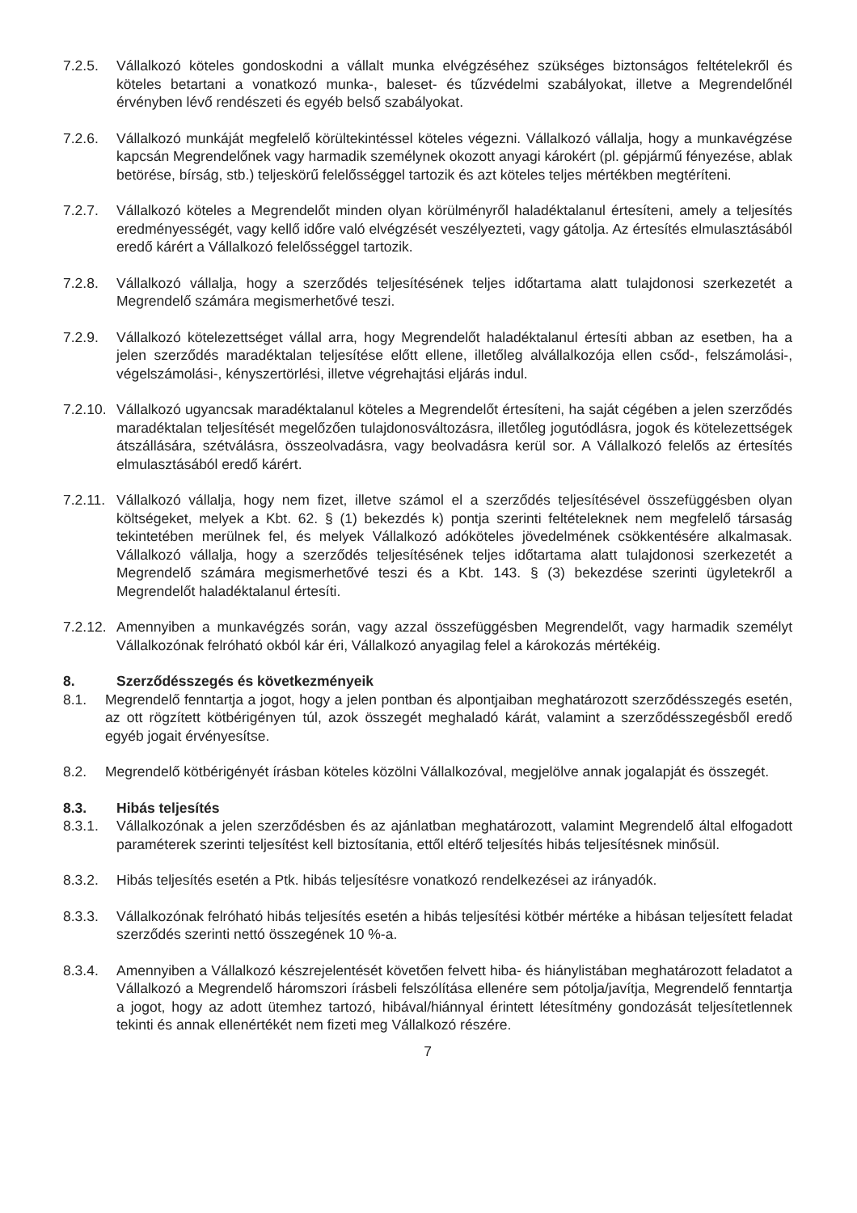7.2.5. Vállalkozó köteles gondoskodni a vállalt munka elvégzéséhez szükséges biztonságos feltételekről és köteles betartani a vonatkozó munka-, baleset- és tűzvédelmi szabályokat, illetve a Megrendelőnél érvényben lévő rendészeti és egyéb belső szabályokat.
7.2.6. Vállalkozó munkáját megfelelő körültekintéssel köteles végezni. Vállalkozó vállalja, hogy a munkavégzése kapcsán Megrendelőnek vagy harmadik személynek okozott anyagi károkért (pl. gépjármű fényezése, ablak betörése, bírság, stb.) teljeskörű felelősséggel tartozik és azt köteles teljes mértékben megtéríteni.
7.2.7. Vállalkozó köteles a Megrendelőt minden olyan körülményről haladéktalanul értesíteni, amely a teljesítés eredményességét, vagy kellő időre való elvégzését veszélyezteti, vagy gátolja. Az értesítés elmulasztásából eredő kárért a Vállalkozó felelősséggel tartozik.
7.2.8. Vállalkozó vállalja, hogy a szerződés teljesítésének teljes időtartama alatt tulajdonosi szerkezetét a Megrendelő számára megismerhetővé teszi.
7.2.9. Vállalkozó kötelezettséget vállal arra, hogy Megrendelőt haladéktalanul értesíti abban az esetben, ha a jelen szerződés maradéktalan teljesítése előtt ellene, illetőleg alvállalkozója ellen csőd-, felszámolási-, végelszámolási-, kényszertörlési, illetve végrehajtási eljárás indul.
7.2.10. Vállalkozó ugyancsak maradéktalanul köteles a Megrendelőt értesíteni, ha saját cégében a jelen szerződés maradéktalan teljesítését megelőzően tulajdonosváltozásra, illetőleg jogutódlásra, jogok és kötelezettségek átszállására, szétválásra, összeolvadásra, vagy beolvadásra kerül sor. A Vállalkozó felelős az értesítés elmulasztásából eredő kárért.
7.2.11. Vállalkozó vállalja, hogy nem fizet, illetve számol el a szerződés teljesítésével összefüggésben olyan költségeket, melyek a Kbt. 62. § (1) bekezdés k) pontja szerinti feltételeknek nem megfelelő társaság tekintetében merülnek fel, és melyek Vállalkozó adóköteles jövedelmének csökkentésére alkalmasak. Vállalkozó vállalja, hogy a szerződés teljesítésének teljes időtartama alatt tulajdonosi szerkezetét a Megrendelő számára megismerhetővé teszi és a Kbt. 143. § (3) bekezdése szerinti ügyletekről a Megrendelőt haladéktalanul értesíti.
7.2.12. Amennyiben a munkavégzés során, vagy azzal összefüggésben Megrendelőt, vagy harmadik személyt Vállalkozónak felróható okból kár éri, Vállalkozó anyagilag felel a károkozás mértékéig.
8. Szerződésszegés és következményeik
8.1. Megrendelő fenntartja a jogot, hogy a jelen pontban és alpontjaiban meghatározott szerződésszegés esetén, az ott rögzített kötbérigényen túl, azok összegét meghaladó kárát, valamint a szerződésszegésből eredő egyéb jogait érvényesítse.
8.2. Megrendelő kötbérigényét írásban köteles közölni Vállalkozóval, megjelölve annak jogalapját és összegét.
8.3. Hibás teljesítés
8.3.1. Vállalkozónak a jelen szerződésben és az ajánlatban meghatározott, valamint Megrendelő által elfogadott paraméterek szerinti teljesítést kell biztosítania, ettől eltérő teljesítés hibás teljesítésnek minősül.
8.3.2. Hibás teljesítés esetén a Ptk. hibás teljesítésre vonatkozó rendelkezései az irányadók.
8.3.3. Vállalkozónak felróható hibás teljesítés esetén a hibás teljesítési kötbér mértéke a hibásan teljesített feladat szerződés szerinti nettó összegének 10 %-a.
8.3.4. Amennyiben a Vállalkozó készrejelentését követően felvett hiba- és hiánylistában meghatározott feladatot a Vállalkozó a Megrendelő háromszori írásbeli felszólítása ellenére sem pótolja/javítja, Megrendelő fenntartja a jogot, hogy az adott ütemhez tartozó, hibával/hiánnyal érintett létesítmény gondozását teljesítetlennek tekinti és annak ellenértékét nem fizeti meg Vállalkozó részére.
7